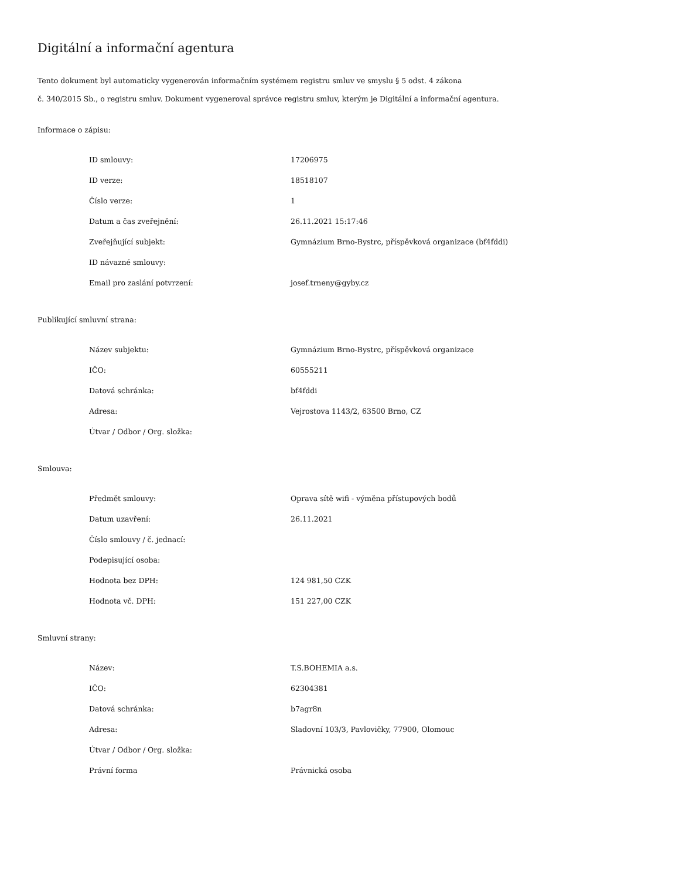Digitální a informační agentura
Tento dokument byl automaticky vygenerován informačním systémem registru smluv ve smyslu § 5 odst. 4 zákona
č. 340/2015 Sb., o registru smluv. Dokument vygeneroval správce registru smluv, kterým je Digitální a informační agentura.
Informace o zápisu:
| ID smlouvy: | 17206975 |
| ID verze: | 18518107 |
| Číslo verze: | 1 |
| Datum a čas zveřejnění: | 26.11.2021 15:17:46 |
| Zveřejňující subjekt: | Gymnázium Brno-Bystrc, příspěvková organizace (bf4fddi) |
| ID návazné smlouvy: | |
| Email pro zaslání potvrzení: | josef.trneny@gyby.cz |
Publikující smluvní strana:
| Název subjektu: | Gymnázium Brno-Bystrc, příspěvková organizace |
| IČO: | 60555211 |
| Datová schránka: | bf4fddi |
| Adresa: | Vejrostova 1143/2, 63500 Brno, CZ |
| Útvar / Odbor / Org. složka: | |
Smlouva:
| Předmět smlouvy: | Oprava sítě wifi - výměna přístupových bodů |
| Datum uzavření: | 26.11.2021 |
| Číslo smlouvy / č. jednací: | |
| Podepisující osoba: | |
| Hodnota bez DPH: | 124 981,50 CZK |
| Hodnota vč. DPH: | 151 227,00 CZK |
Smluvní strany:
| Název: | T.S.BOHEMIA a.s. |
| IČO: | 62304381 |
| Datová schránka: | b7agr8n |
| Adresa: | Sladovní 103/3, Pavlovičky, 77900, Olomouc |
| Útvar / Odbor / Org. složka: | |
| Právní forma | Právnická osoba |